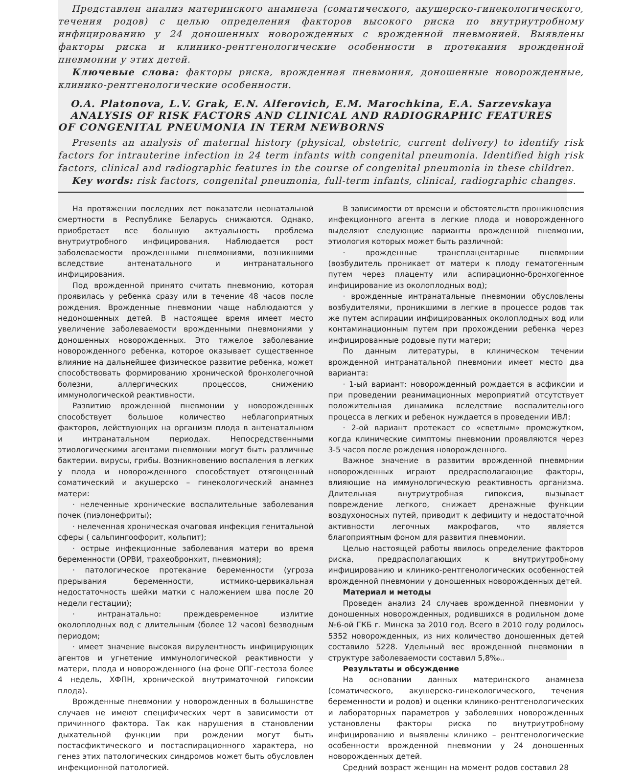Представлен анализ материнского анамнеза (соматического, акушерско-гинекологического, течения родов) с целью определения факторов высокого риска по внутриутробному инфицированию у 24 доношенных новорожденных с врожденной пневмонией. Выявлены факторы риска и клинико-рентгенологические особенности в протекания врожденной пневмонии у этих детей.
Ключевые слова: факторы риска, врожденная пневмония, доношенные новорожденные, клинико-рентгенологические особенности.
O.A. Platonova, L.V. Grak, E.N. Alferovich, E.M. Marochkina, E.A. Sarzevskaya
ANALYSIS OF RISK FACTORS AND CLINICAL AND RADIOGRAPHIC FEATURES
OF CONGENITAL PNEUMONIA IN TERM NEWBORNS
Presents an analysis of maternal history (physical, obstetric, current delivery) to identify risk factors for intrauterine infection in 24 term infants with congenital pneumonia. Identified high risk factors, clinical and radiographic features in the course of congenital pneumonia in these children.
Key words: risk factors, congenital pneumonia, full-term infants, clinical, radiographic changes.
На протяжении последних лет показатели неонатальной смертности в Республике Беларусь снижаются. Однако, приобретает все большую актуальность проблема внутриутробного инфицирования. Наблюдается рост заболеваемости врожденными пневмониями, возникшими вследствие антенатального и интранатального инфицирования.
Под врожденной принято считать пневмонию, которая проявилась у ребенка сразу или в течение 48 часов после рождения. Врожденные пневмонии чаще наблюдаются у недоношенных детей. В настоящее время имеет место увеличение заболеваемости врожденными пневмониями у доношенных новорожденных. Это тяжелое заболевание новорожденного ребенка, которое оказывает существенное влияние на дальнейшее физическое развитие ребенка, может способствовать формированию хронической бронхолегочной болезни, аллергических процессов, снижению иммунологической реактивности.
Развитию врожденной пневмонии у новорожденных способствует большое количество неблагоприятных факторов, действующих на организм плода в антенатальном и интранатальном периодах. Непосредственными этиологическими агентами пневмонии могут быть различные бактерии. вирусы, грибы. Возникновению воспаления в легких у плода и новорожденного способствует отягощенный соматический и акушерско – гинекологический анамнез матери:
· нелеченные хронические воспалительные заболевания почек (пиэлонефриты);
· нелеченная хроническая очаговая инфекция генитальной сферы ( сальпингоофорит, кольпит);
· острые инфекционные заболевания матери во время беременности (ОРВИ, трахеобронхит, пневмония);
· патологическое протекание беременности (угроза прерывания беременности, истмико-цервикальная недостаточность шейки матки с наложением шва после 20 недели гестации);
· интранатально: преждевременное излитие околоплодных вод с длительным (более 12 часов) безводным периодом;
· имеет значение высокая вирулентность инфицирующих агентов и угнетение иммунологической реактивности у матери, плода и новорожденного (на фоне ОПГ-гестоза более 4 недель, ХФПН, хронической внутриматочной гипоксии плода).
Врожденные пневмонии у новорожденных в большинстве случаев не имеют специфических черт в зависимости от причинного фактора. Так как нарушения в становлении дыхательной функции при рождении могут быть постасфиктического и постаспирационного характера, но генез этих патологических синдромов может быть обусловлен инфекционной патологией.
В зависимости от времени и обстоятельств проникновения инфекционного агента в легкие плода и новорожденного выделяют следующие варианты врожденной пневмонии, этиология которых может быть различной:
· врожденные трансплацентарные пневмонии (возбудитель проникает от матери к плоду гематогенным путем через плаценту или аспирационно-бронхогенное инфицирование из околоплодных вод);
· врожденные интранатальные пневмонии обусловлены возбудителями, проникшими в легкие в процессе родов так же путем аспирации инфицированных околоплодных вод или контаминационным путем при прохождении ребенка через инфицированные родовые пути матери;
По данным литературы, в клиническом течении врожденной интранатальной пневмонии имеет место два варианта:
· 1-ый вариант: новорожденный рождается в асфиксии и при проведении реанимационных мероприятий отсутствует положительная динамика вследствие воспалительного процесса в легких и ребенок нуждается в проведении ИВЛ;
· 2-ой вариант протекает со «светлым» промежутком, когда клинические симптомы пневмонии проявляются через 3-5 часов после рождения новорожденного.
Важное значение в развитии врожденной пневмонии новорожденных играют предрасполагающие факторы, влияющие на иммунологическую реактивность организма. Длительная внутриутробная гипоксия, вызывает повреждение легкого, снижает дренажные функции воздухоносных путей, приводит к дефициту и недостаточной активности легочных макрофагов, что является благоприятным фоном для развития пневмонии.
Целью настоящей работы явилось определение факторов риска, предрасполагающих к внутриутробному инфицированию и клинико-рентгенологических особенностей врожденной пневмонии у доношенных новорожденных детей.
Материал и методы
Проведен анализ 24 случаев врожденной пневмонии у доношенных новорожденных, родившихся в родильном доме №6-ой ГКБ г. Минска за 2010 год. Всего в 2010 году родилось 5352 новорожденных, из них количество доношенных детей составило 5228. Удельный вес врожденной пневмонии в структуре заболеваемости составил 5,8‰..
Результаты и обсуждение
На основании данных материнского анамнеза (соматического, акушерско-гинекологического, течения беременности и родов) и оценки клинико-рентгенологических и лабораторных параметров у заболевших новорожденных установлены факторы риска по внутриутробному инфицированию и выявлены клинико – рентгенологические особенности врожденной пневмонии у 24 доношенных новорожденных детей.
Средний возраст женщин на момент родов составил 28